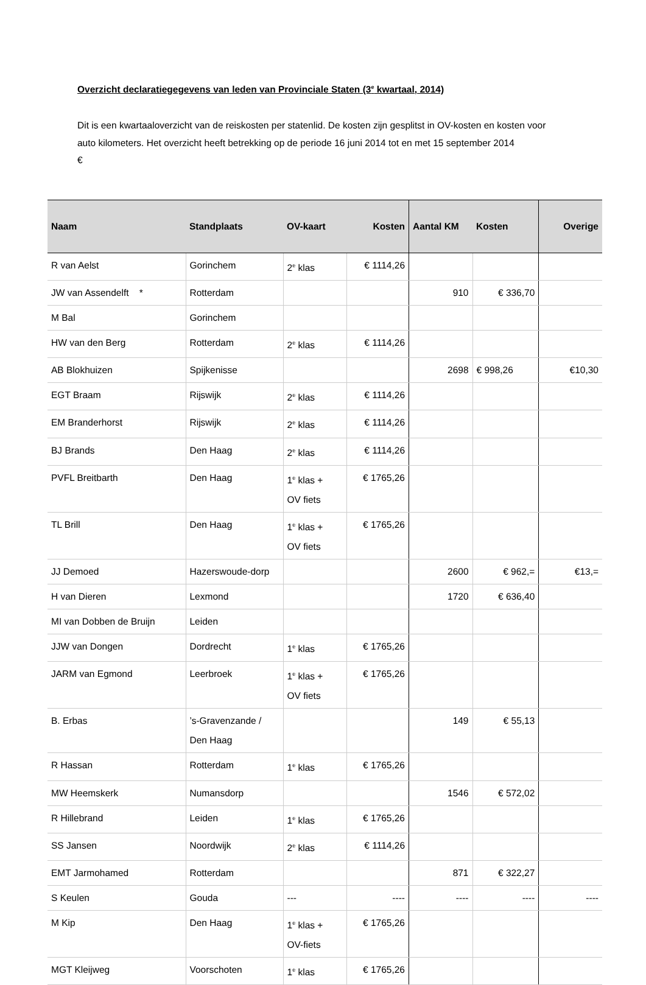Overzicht declaratiegegevens van leden van Provinciale Staten (3<sup>e</sup> kwartaal, 2014)
Dit is een kwartaaloverzicht van de reiskosten per statenlid. De kosten zijn gesplitst in OV-kosten en kosten voor auto kilometers. Het overzicht heeft betrekking op de periode 16 juni 2014 tot en met 15 september 2014
€
| Naam | Standplaats | OV-kaart | Kosten | Aantal KM | Kosten | Overige |
| --- | --- | --- | --- | --- | --- | --- |
| R van Aelst | Gorinchem | 2<sup>e</sup> klas | € 1114,26 | | | |
| JW van Assendelft * | Rotterdam | | | 910 | € 336,70 | |
| M Bal | Gorinchem | | | | | |
| HW van den Berg | Rotterdam | 2<sup>e</sup> klas | € 1114,26 | | | |
| AB Blokhuizen | Spijkenisse | | | 2698 | € 998,26 | €10,30 |
| EGT Braam | Rijswijk | 2<sup>e</sup> klas | € 1114,26 | | | |
| EM Branderhorst | Rijswijk | 2<sup>e</sup> klas | € 1114,26 | | | |
| BJ Brands | Den Haag | 2<sup>e</sup> klas | € 1114,26 | | | |
| PVFL Breitbarth | Den Haag | 1<sup>e</sup> klas + OV fiets | € 1765,26 | | | |
| TL Brill | Den Haag | 1<sup>e</sup> klas + OV fiets | € 1765,26 | | | |
| JJ Demoed | Hazerswoude-dorp | | | 2600 | € 962,= | €13,= |
| H van Dieren | Lexmond | | | 1720 | € 636,40 | |
| MI van Dobben de Bruijn | Leiden | | | | | |
| JJW van Dongen | Dordrecht | 1<sup>e</sup> klas | € 1765,26 | | | |
| JARM van Egmond | Leerbroek | 1<sup>e</sup> klas + OV fiets | € 1765,26 | | | |
| B. Erbas | ’s-Gravenzande / Den Haag | | | 149 | € 55,13 | |
| R Hassan | Rotterdam | 1<sup>e</sup> klas | € 1765,26 | | | |
| MW Heemskerk | Numansdorp | | | 1546 | € 572,02 | |
| R Hillebrand | Leiden | 1<sup>e</sup> klas | € 1765,26 | | | |
| SS Jansen | Noordwijk | 2<sup>e</sup> klas | € 1114,26 | | | |
| EMT Jarmohamed | Rotterdam | | | 871 | € 322,27 | |
| S Keulen | Gouda | --- | ---- | ---- | ---- | ---- |
| M Kip | Den Haag | 1<sup>e</sup> klas + OV-fiets | € 1765,26 | | | |
| MGT Kleijweg | Voorschoten | 1<sup>e</sup> klas | € 1765,26 | | | |